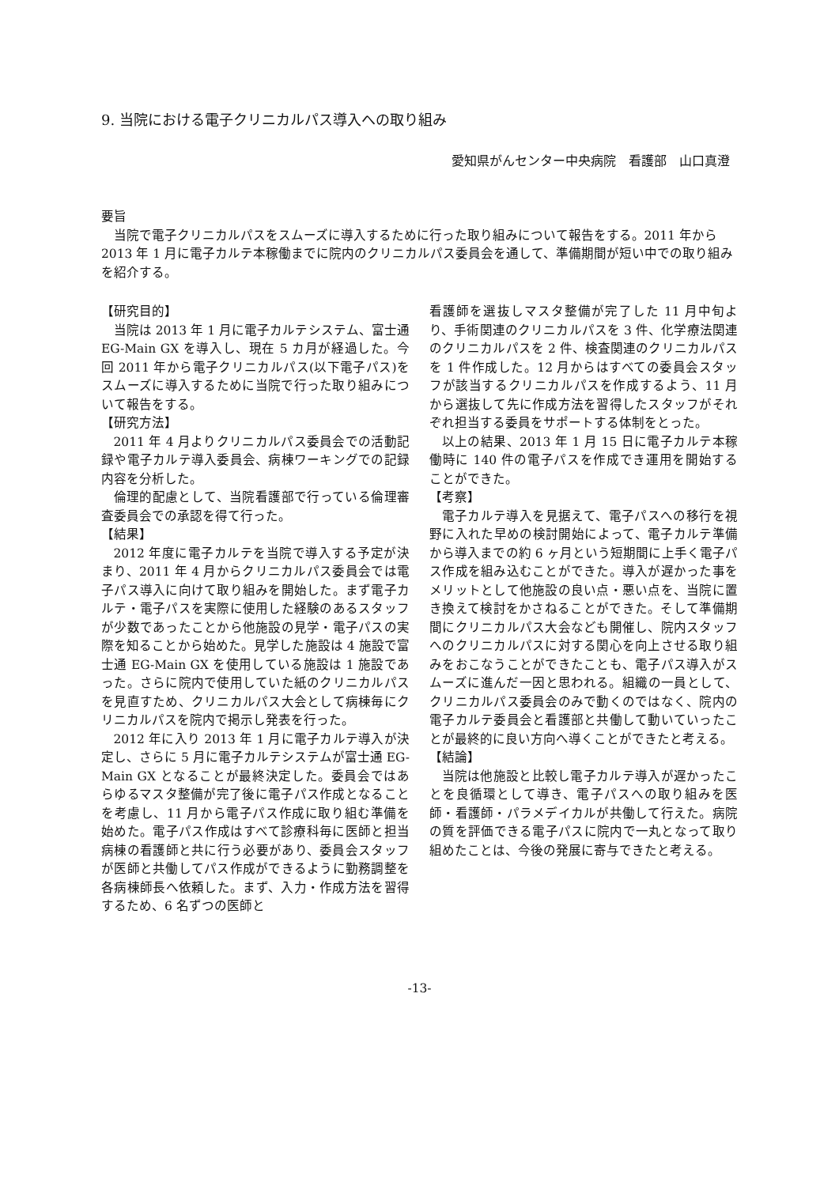9. 当院における電子クリニカルパス導入への取り組み
愛知県がんセンター中央病院　看護部　山口真澄
要旨
当院で電子クリニカルパスをスムーズに導入するために行った取り組みについて報告をする。2011 年から 2013 年 1 月に電子カルテ本稼働までに院内のクリニカルパス委員会を通して、準備期間が短い中での取り組みを紹介する。
【研究目的】
当院は 2013 年 1 月に電子カルテシステム、富士通 EG-Main GX を導入し、現在 5 カ月が経過した。今回 2011 年から電子クリニカルパス(以下電子パス)をスムーズに導入するために当院で行った取り組みについて報告をする。
【研究方法】
2011 年 4 月よりクリニカルパス委員会での活動記録や電子カルテ導入委員会、病棟ワーキングでの記録内容を分析した。
倫理的配慮として、当院看護部で行っている倫理審査委員会での承認を得て行った。
【結果】
2012 年度に電子カルテを当院で導入する予定が決まり、2011 年 4 月からクリニカルパス委員会では電子パス導入に向けて取り組みを開始した。まず電子カルテ・電子パスを実際に使用した経験のあるスタッフが少数であったことから他施設の見学・電子パスの実際を知ることから始めた。見学した施設は 4 施設で富士通 EG-Main GX を使用している施設は 1 施設であった。さらに院内で使用していた紙のクリニカルパスを見直すため、クリニカルパス大会として病棟毎にクリニカルパスを院内で掲示し発表を行った。
2012 年に入り 2013 年 1 月に電子カルテ導入が決定し、さらに 5 月に電子カルテシステムが富士通 EG-Main GX となることが最終決定した。委員会ではあらゆるマスタ整備が完了後に電子パス作成となることを考慮し、11 月から電子パス作成に取り組む準備を始めた。電子パス作成はすべて診療科毎に医師と担当病棟の看護師と共に行う必要があり、委員会スタッフが医師と共働してパス作成ができるように勤務調整を各病棟師長へ依頼した。まず、入力・作成方法を習得するため、6 名ずつの医師と
看護師を選抜しマスタ整備が完了した 11 月中旬より、手術関連のクリニカルパスを 3 件、化学療法関連のクリニカルパスを 2 件、検査関連のクリニカルパスを 1 件作成した。12 月からはすべての委員会スタッフが該当するクリニカルパスを作成するよう、11 月から選抜して先に作成方法を習得したスタッフがそれぞれ担当する委員をサポートする体制をとった。
以上の結果、2013 年 1 月 15 日に電子カルテ本稼働時に 140 件の電子パスを作成でき運用を開始することができた。
【考察】
電子カルテ導入を見据えて、電子パスへの移行を視野に入れた早めの検討開始によって、電子カルテ準備から導入までの約 6 ヶ月という短期間に上手く電子パス作成を組み込むことができた。導入が遅かった事をメリットとして他施設の良い点・悪い点を、当院に置き換えて検討をかさねることができた。そして準備期間にクリニカルパス大会なども開催し、院内スタッフへのクリニカルパスに対する関心を向上させる取り組みをおこなうことができたことも、電子パス導入がスムーズに進んだ一因と思われる。組織の一員として、クリニカルパス委員会のみで動くのではなく、院内の電子カルテ委員会と看護部と共働して動いていったことが最終的に良い方向へ導くことができたと考える。
【結論】
当院は他施設と比較し電子カルテ導入が遅かったことを良循環として導き、電子パスへの取り組みを医師・看護師・パラメデイカルが共働して行えた。病院の質を評価できる電子パスに院内で一丸となって取り組めたことは、今後の発展に寄与できたと考える。
-13-